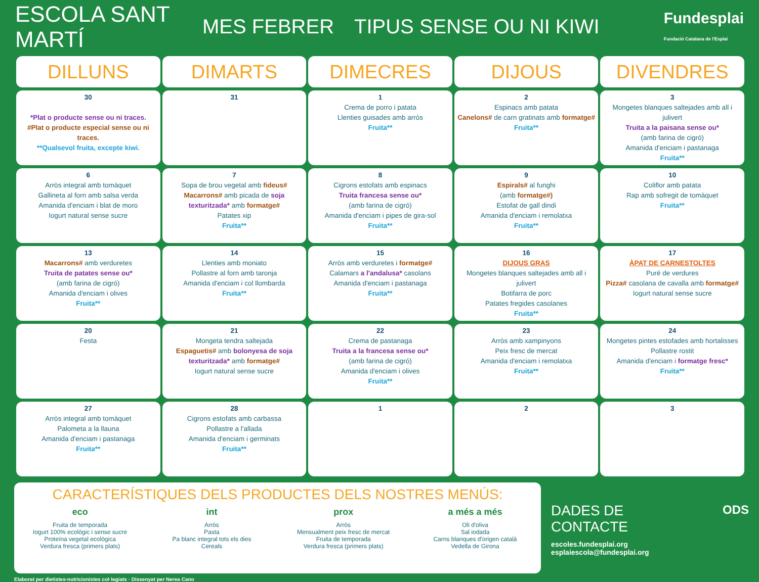ESCOLA SANT MARTÍ
MES FEBRER TIPUS SENSE OU NI KIWI
Fundesplai
Fundació Catalana de l'Esplai
| DILLUNS | DIMARTS | DIMECRES | DIJOUS | DIVENDRES |
| --- | --- | --- | --- | --- |
| 30 *Plat o producte sense ou ni traces. #Plat o producte especial sense ou ni traces. **Qualsevol fruita, excepte kiwi. | 31 | 1 Crema de porro i patata Llenties guisades amb arròs Fruita** | 2 Espinacs amb patata Canelons# de carn gratinats amb formatge# Fruita** | 3 Mongetes blanques saltejades amb all i julivert Truita a la paisana sense ou* (amb farina de cigró) Amanida d'enciam i pastanaga Fruita** |
| 6 Arròs integral amb tomàquet Gallineta al forn amb salsa verda Amanida d'enciam i blat de moro Iogurt natural sense sucre | 7 Sopa de brou vegetal amb fideus# Macarrons# amb picada de soja texturitzada* amb formatge# Patates xip Fruita** | 8 Cigrons estofats amb espinacs Truita francesa sense ou* (amb farina de cigró) Amanida d'enciam i pipes de gira-sol Fruita** | 9 Espirals# al funghi (amb formatge#) Estofat de gall dindi Amanida d'enciam i remolatxa Fruita** | 10 Coliflor amb patata Rap amb sofregit de tomàquet Fruita** |
| 13 Macarrons# amb verduretes Truita de patates sense ou* (amb farina de cigró) Amanida d'enciam i olives Fruita** | 14 Llenties amb moniato Pollastre al forn amb taronja Amanida d'enciam i col llombarda Fruita** | 15 Arròs amb verduretes i formatge# Calamars a l'andalusa* casolans Amanida d'enciam i pastanaga Fruita** | 16 DIJOUS GRAS Mongetes blanques saltejades amb all i julivert Botifarra de porc Patates fregides casolanes Fruita** | 17 ÀPAT DE CARNESTOLTES Puré de verdures Pizza# casolana de cavalla amb formatge# Iogurt natural sense sucre |
| 20 Festa | 21 Mongeta tendra saltejada Espaguetis# amb bolonyesa de soja texturitzada* amb formatge# Iogurt natural sense sucre | 22 Crema de pastanaga Truita a la francesa sense ou* (amb farina de cigró) Amanida d'enciam i olives Fruita** | 23 Arròs amb xampinyons Peix fresc de mercat Amanida d'enciam i remolatxa Fruita** | 24 Mongetes pintes estofades amb hortalisses Pollastre rostit Amanida d'enciam i formatge fresc* Fruita** |
| 27 Arròs integral amb tomàquet Palometa a la llauna Amanida d'enciam i pastanaga Fruita** | 28 Cigrons estofats amb carbassa Pollastre a l'allada Amanida d'enciam i germinats Fruita** | 1 | 2 | 3 |
CARACTERÍSTIQUES DELS PRODUCTES DELS NOSTRES MENÚS:
eco
Fruita de temporada
Iogurt 100% ecològic i sense sucre
Proteïna vegetal ecològica
Verdura fresca (primers plats)
int
Arròs
Pasta
Pa blanc integral tots els dies
Cereals
prox
Arròs
Mensualment peix fresc de mercat
Fruita de temporada
Verdura fresca (primers plats)
a més a més
Oli d'oliva
Sal iodada
Carns blanques d'origen català
Vedella de Girona
DADES DE CONTACTE
escoles.fundesplai.org
esplaiescola@fundesplai.org
ODS
Elaborat per dietistes-nutricionistes col·legiats · Dissenyat per Nerea Cano